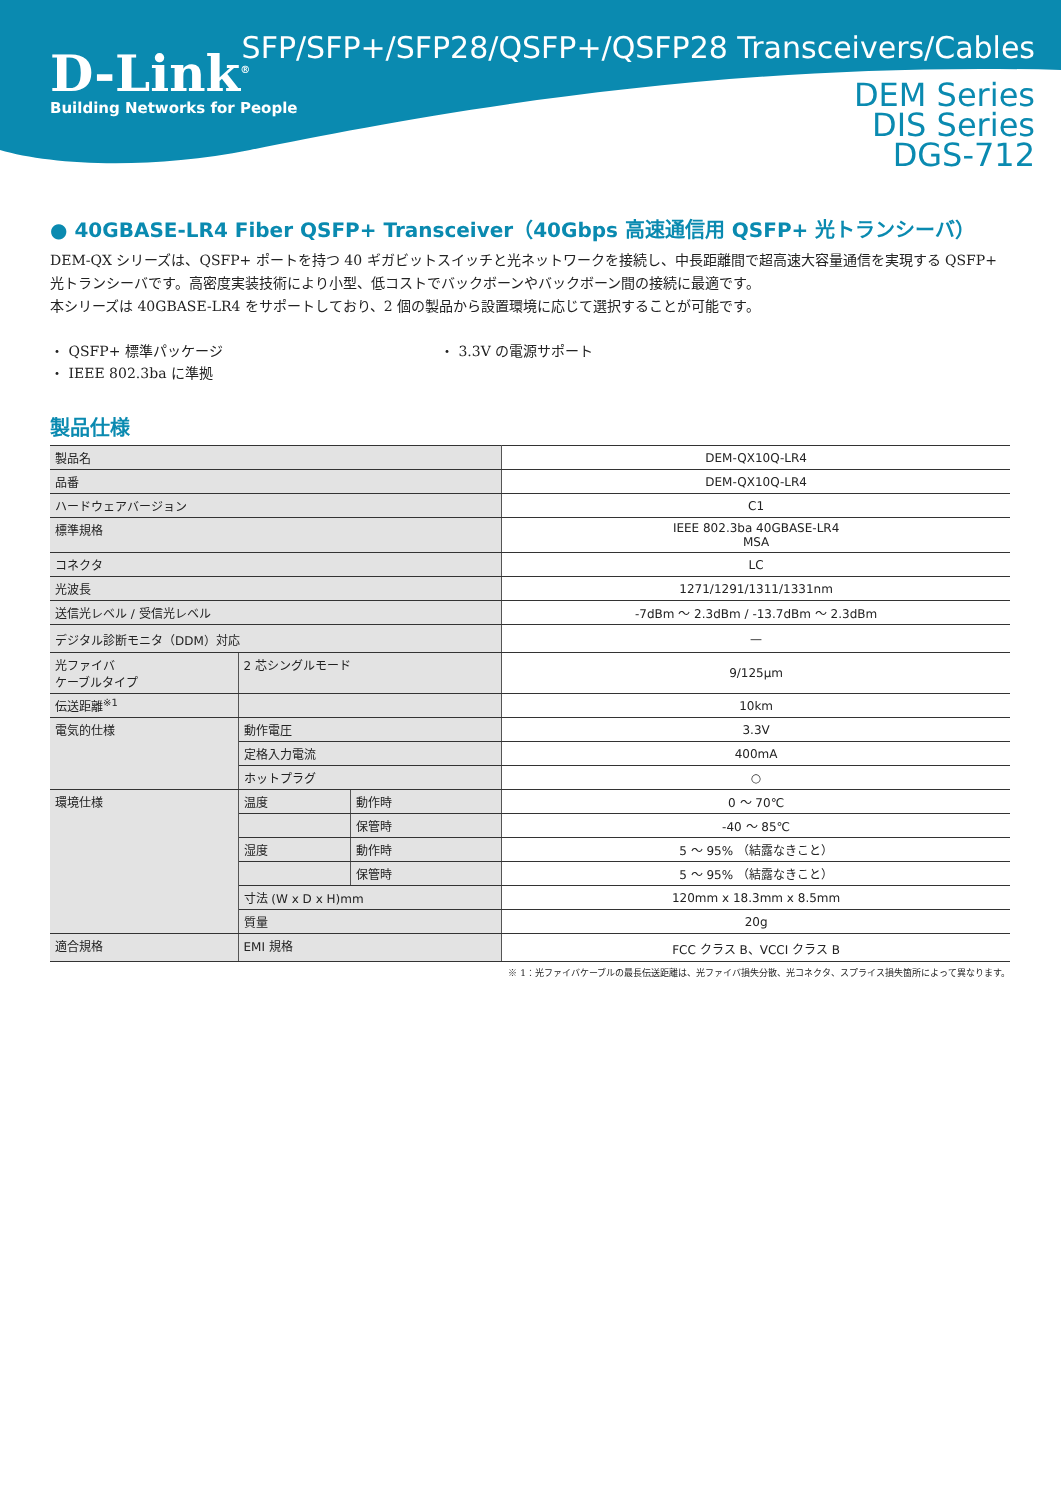D-Link<sup>®</sup>
Building Networks for People
SFP/SFP+/SFP28/QSFP+/QSFP28 Transceivers/Cables
DEM Series
DIS Series
DGS-712
● 40GBASE-LR4 Fiber QSFP+ Transceiver（40Gbps 高速通信用 QSFP+ 光トランシーバ）
DEM-QX シリーズは、QSFP+ ポートを持つ 40 ギガビットスイッチと光ネットワークを接続し、中長距離間で超高速大容量通信を実現する QSFP+ 光トランシーバです。高密度実装技術により小型、低コストでバックボーンやバックボーン間の接続に最適です。
本シリーズは 40GBASE-LR4 をサポートしており、2 個の製品から設置環境に応じて選択することが可能です。
・ QSFP+ 標準パッケージ
・ IEEE 802.3ba に準拠
・ 3.3V の電源サポート
製品仕様
| 製品名 | | | DEM-QX10Q-LR4 |
| 品番 | | | DEM-QX10Q-LR4 |
| ハードウェアバージョン | | | C1 |
| 標準規格 | | | IEEE 802.3ba 40GBASE-LR4 MSA |
| コネクタ | | | LC |
| 光波長 | | | 1271/1291/1311/1331nm |
| 送信光レベル / 受信光レベル | | | -7dBm ～ 2.3dBm / -13.7dBm ～ 2.3dBm |
| デジタル診断モニタ（DDM）対応 | | | — |
| 光ファイバ ケーブルタイプ | 2 芯シングルモード | | 9/125μm |
| 伝送距離<sup>※1</sup> | | | 10km |
| 電気的仕様 | 動作電圧 | | 3.3V |
| | 定格入力電流 | | 400mA |
| | ホットプラグ | | ○ |
| 環境仕様 | 温度 | 動作時 | 0 ～ 70℃ |
| | | 保管時 | -40 ～ 85℃ |
| | 湿度 | 動作時 | 5 ～ 95% （結露なきこと） |
| | | 保管時 | 5 ～ 95% （結露なきこと） |
| | 寸法 (W x D x H)mm | | 120mm x 18.3mm x 8.5mm |
| | 質量 | | 20g |
| 適合規格 | EMI 規格 | | FCC クラス B、VCCI クラス B |
※ 1：光ファイバケーブルの最長伝送距離は、光ファイバ損失分散、光コネクタ、スプライス損失箇所によって異なります。